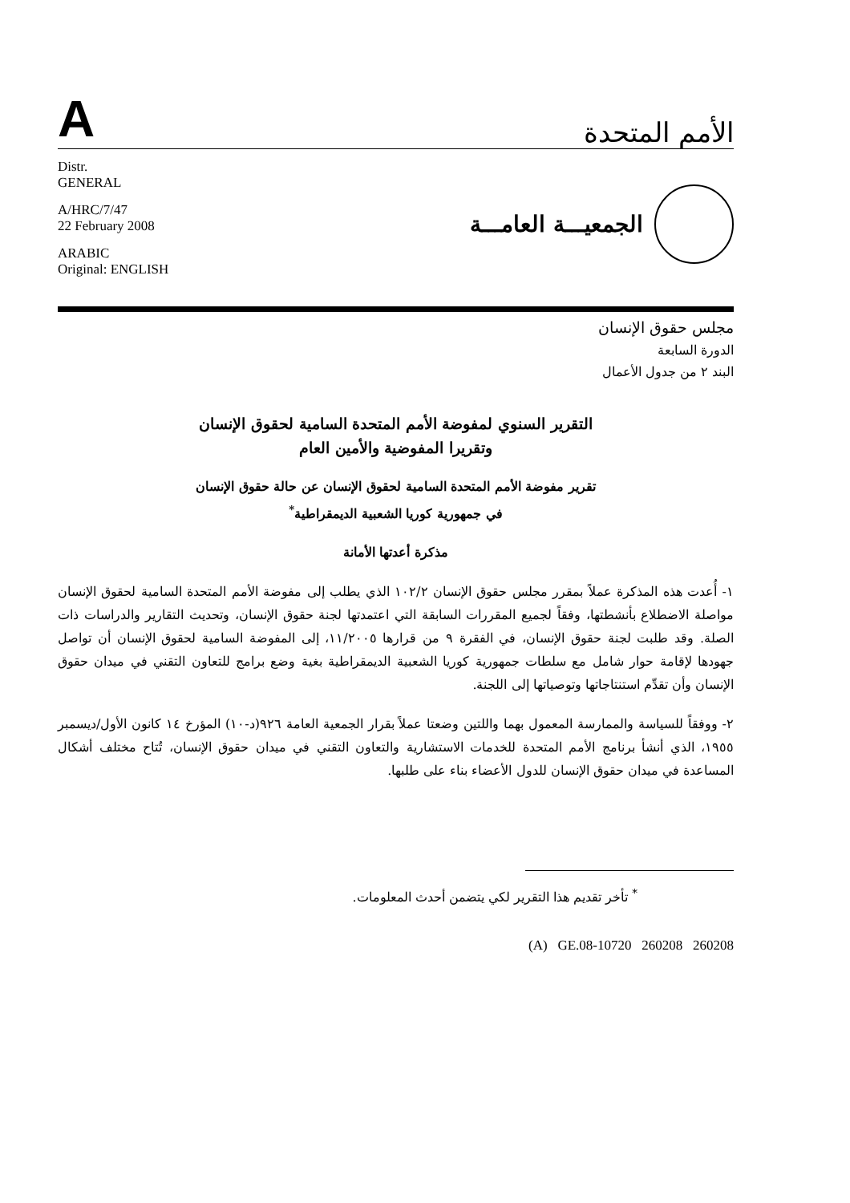A
الأمم المتحدة
Distr.
GENERAL
A/HRC/7/47
22 February 2008
ARABIC
Original: ENGLISH
الجمعيـــة العامـــة
مجلس حقوق الإنسان
الدورة السابعة
البند ٢ من جدول الأعمال
التقرير السنوي لمفوضة الأمم المتحدة السامية لحقوق الإنسان
وتقريرا المفوضية والأمين العام
تقرير مفوضة الأمم المتحدة السامية لحقوق الإنسان عن حالة حقوق الإنسان
في جمهورية كوريا الشعبية الديمقراطية<sup>*</sup>
مذكرة أعدتها الأمانة
١- أُعدت هذه المذكرة عملاً بمقرر مجلس حقوق الإنسان ١٠٢/٢ الذي يطلب إلى مفوضة الأمم المتحدة السامية لحقوق الإنسان مواصلة الاضطلاع بأنشطتها، وفقاً لجميع المقررات السابقة التي اعتمدتها لجنة حقوق الإنسان، وتحديث التقارير والدراسات ذات الصلة. وقد طلبت لجنة حقوق الإنسان، في الفقرة ٩ من قرارها ١١/٢٠٠٥، إلى المفوضة السامية لحقوق الإنسان أن تواصل جهودها لإقامة حوار شامل مع سلطات جمهورية كوريا الشعبية الديمقراطية بغية وضع برامج للتعاون التقني في ميدان حقوق الإنسان وأن تقدِّم استنتاجاتها وتوصياتها إلى اللجنة.
٢- ووفقاً للسياسة والممارسة المعمول بهما واللتين وضعتا عملاً بقرار الجمعية العامة ٩٢٦(د-١٠) المؤرخ ١٤ كانون الأول/ديسمبر ١٩٥٥، الذي أنشأ برنامج الأمم المتحدة للخدمات الاستشارية والتعاون التقني في ميدان حقوق الإنسان، تُتاح مختلف أشكال المساعدة في ميدان حقوق الإنسان للدول الأعضاء بناء على طلبها.
<sup>*</sup> تأخر تقديم هذا التقرير لكي يتضمن أحدث المعلومات.
(A) GE.08-10720 260208 260208